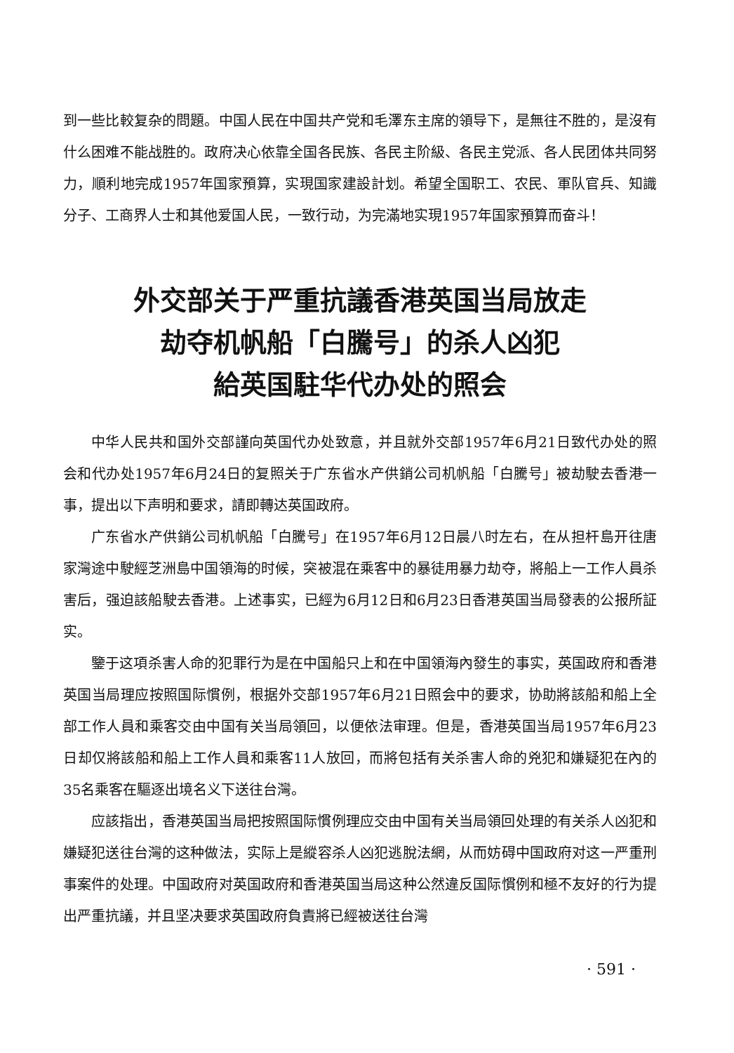到一些比較复杂的問題。中国人民在中国共产党和毛澤东主席的領导下，是無往不胜的，是沒有什么困难不能战胜的。政府决心依靠全国各民族、各民主阶級、各民主党派、各人民团体共同努力，順利地完成1957年国家預算，实現国家建設計划。希望全国职工、农民、軍队官兵、知識分子、工商界人士和其他爱国人民，一致行动，为完滿地实現1957年国家預算而奋斗！
外交部关于严重抗議香港英国当局放走
劫夺机帆船「白騰号」的杀人凶犯
給英国駐华代办处的照会
中华人民共和国外交部謹向英国代办处致意，并且就外交部1957年6月21日致代办处的照会和代办处1957年6月24日的复照关于广东省水产供銷公司机帆船「白騰号」被劫駛去香港一事，提出以下声明和要求，請即轉达英国政府。
广东省水产供銷公司机帆船「白騰号」在1957年6月12日晨八时左右，在从担杆島开往唐家灣途中駛經芝洲島中国領海的时候，突被混在乘客中的暴徒用暴力劫夺，將船上一工作人員杀害后，强迫該船駛去香港。上述事实，已經为6月12日和6月23日香港英国当局發表的公报所証实。
鑒于这項杀害人命的犯罪行为是在中国船只上和在中国領海內發生的事实，英国政府和香港英国当局理应按照国际慣例，根据外交部1957年6月21日照会中的要求，协助將該船和船上全部工作人員和乘客交由中国有关当局領回，以便依法审理。但是，香港英国当局1957年6月23日却仅將該船和船上工作人員和乘客11人放回，而將包括有关杀害人命的兇犯和嫌疑犯在內的35名乘客在驅逐出境名义下送往台灣。
应該指出，香港英国当局把按照国际慣例理应交由中国有关当局領回处理的有关杀人凶犯和嫌疑犯送往台灣的这种做法，实际上是縱容杀人凶犯逃脫法網，从而妨碍中国政府对这一严重刑事案件的处理。中国政府对英国政府和香港英国当局这种公然違反国际慣例和極不友好的行为提出严重抗議，并且坚决要求英国政府負責將已經被送往台灣
· 591 ·